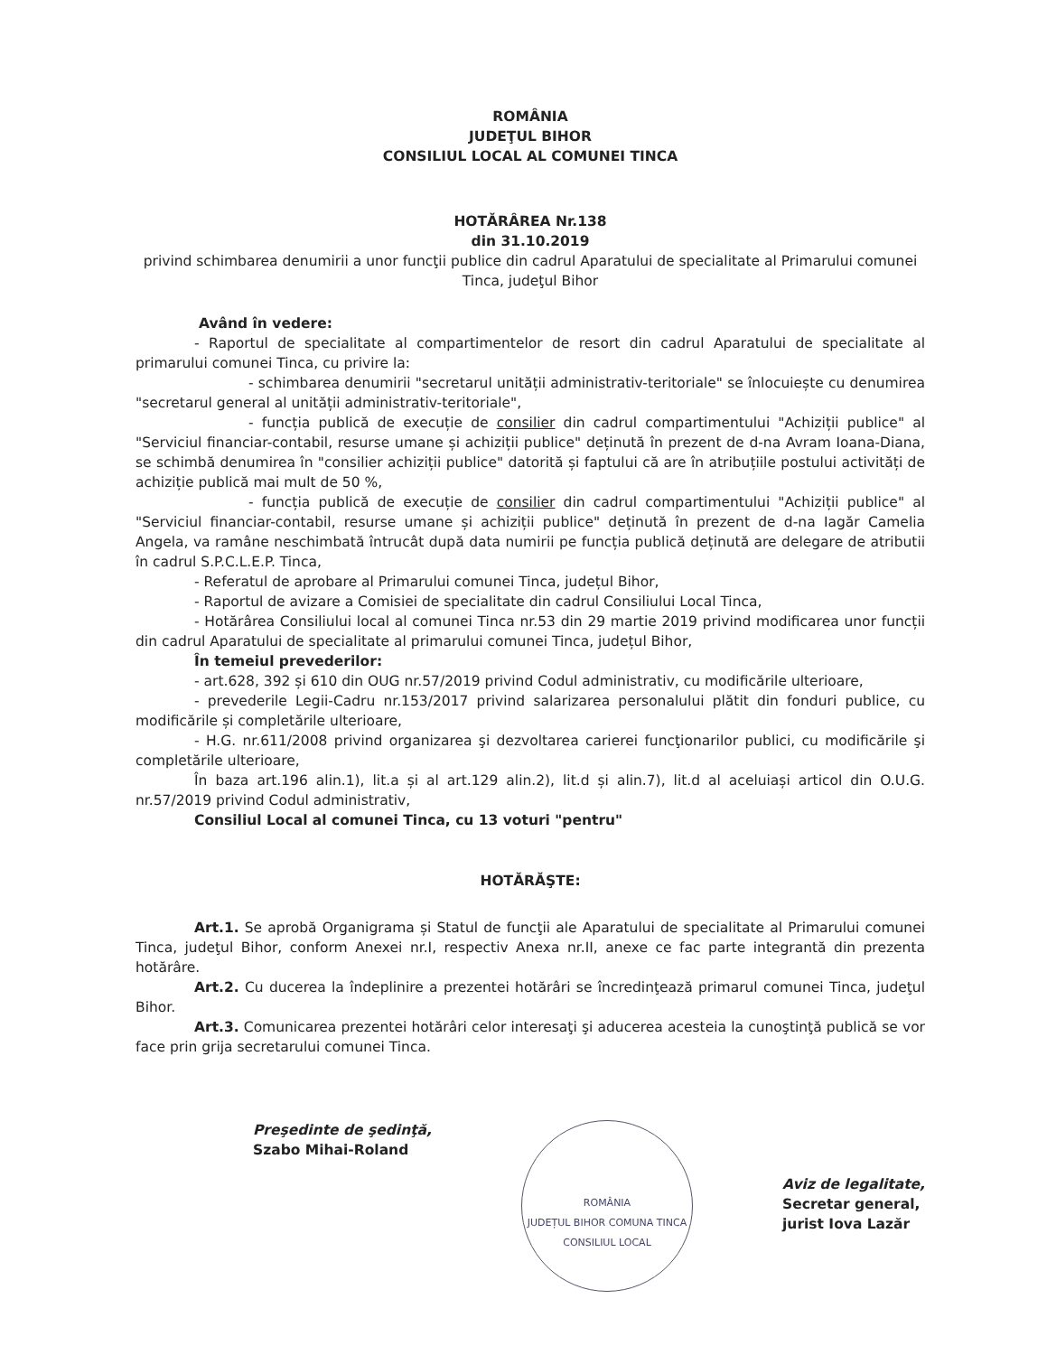ROMÂNIA
JUDEŢUL BIHOR
CONSILIUL LOCAL AL COMUNEI TINCA
HOTĂRÂREA Nr.138
din 31.10.2019
privind schimbarea denumirii a unor funcţii publice din cadrul Aparatului de specialitate al Primarului comunei Tinca, judeţul Bihor
Având în vedere:
- Raportul de specialitate al compartimentelor de resort din cadrul Aparatului de specialitate al primarului comunei Tinca, cu privire la:
- schimbarea denumirii "secretarul unității administrativ-teritoriale" se înlocuiește cu denumirea "secretarul general al unității administrativ-teritoriale",
- funcția publică de execuție de consilier din cadrul compartimentului "Achiziții publice" al "Serviciul financiar-contabil, resurse umane și achiziții publice" deținută în prezent de d-na Avram Ioana-Diana, se schimbă denumirea în "consilier achiziții publice" datorită și faptului că are în atribuțiile postului activități de achiziție publică mai mult de 50 %,
- funcția publică de execuție de consilier din cadrul compartimentului "Achiziții publice" al "Serviciul financiar-contabil, resurse umane și achiziții publice" deținută în prezent de d-na Iagăr Camelia Angela, va ramâne neschimbată întrucât după data numirii pe funcția publică deținută are delegare de atributii în cadrul S.P.C.L.E.P. Tinca,
- Referatul de aprobare al Primarului comunei Tinca, județul Bihor,
- Raportul de avizare a Comisiei de specialitate din cadrul Consiliului Local Tinca,
- Hotărârea Consiliului local al comunei Tinca nr.53 din 29 martie 2019 privind modificarea unor funcții din cadrul Aparatului de specialitate al primarului comunei Tinca, județul Bihor,
În temeiul prevederilor:
- art.628, 392 și 610 din OUG nr.57/2019 privind Codul administrativ, cu modificările ulterioare,
- prevederile Legii-Cadru nr.153/2017 privind salarizarea personalului plătit din fonduri publice, cu modificările și completările ulterioare,
- H.G. nr.611/2008 privind organizarea şi dezvoltarea carierei funcţionarilor publici, cu modificările şi completările ulterioare,
În baza art.196 alin.1), lit.a și al art.129 alin.2), lit.d și alin.7), lit.d al aceluiași articol din O.U.G. nr.57/2019 privind Codul administrativ,
Consiliul Local al comunei Tinca, cu 13 voturi "pentru"
HOTĂRĂŞTE:
Art.1. Se aprobă Organigrama și Statul de funcţii ale Aparatului de specialitate al Primarului comunei Tinca, judeţul Bihor, conform Anexei nr.I, respectiv Anexa nr.II, anexe ce fac parte integrantă din prezenta hotărâre.
Art.2. Cu ducerea la îndeplinire a prezentei hotărâri se încredinţează primarul comunei Tinca, judeţul Bihor.
Art.3. Comunicarea prezentei hotărâri celor interesaţi şi aducerea acesteia la cunoştinţă publică se vor face prin grija secretarului comunei Tinca.
Preşedinte de şedinţă,
Szabo Mihai-Roland
ROMÂNIA
JUDEȚUL BIHOR COMUNA TINCA
CONSILIUL LOCAL
Aviz de legalitate,
Secretar general,
jurist Iova Lazăr